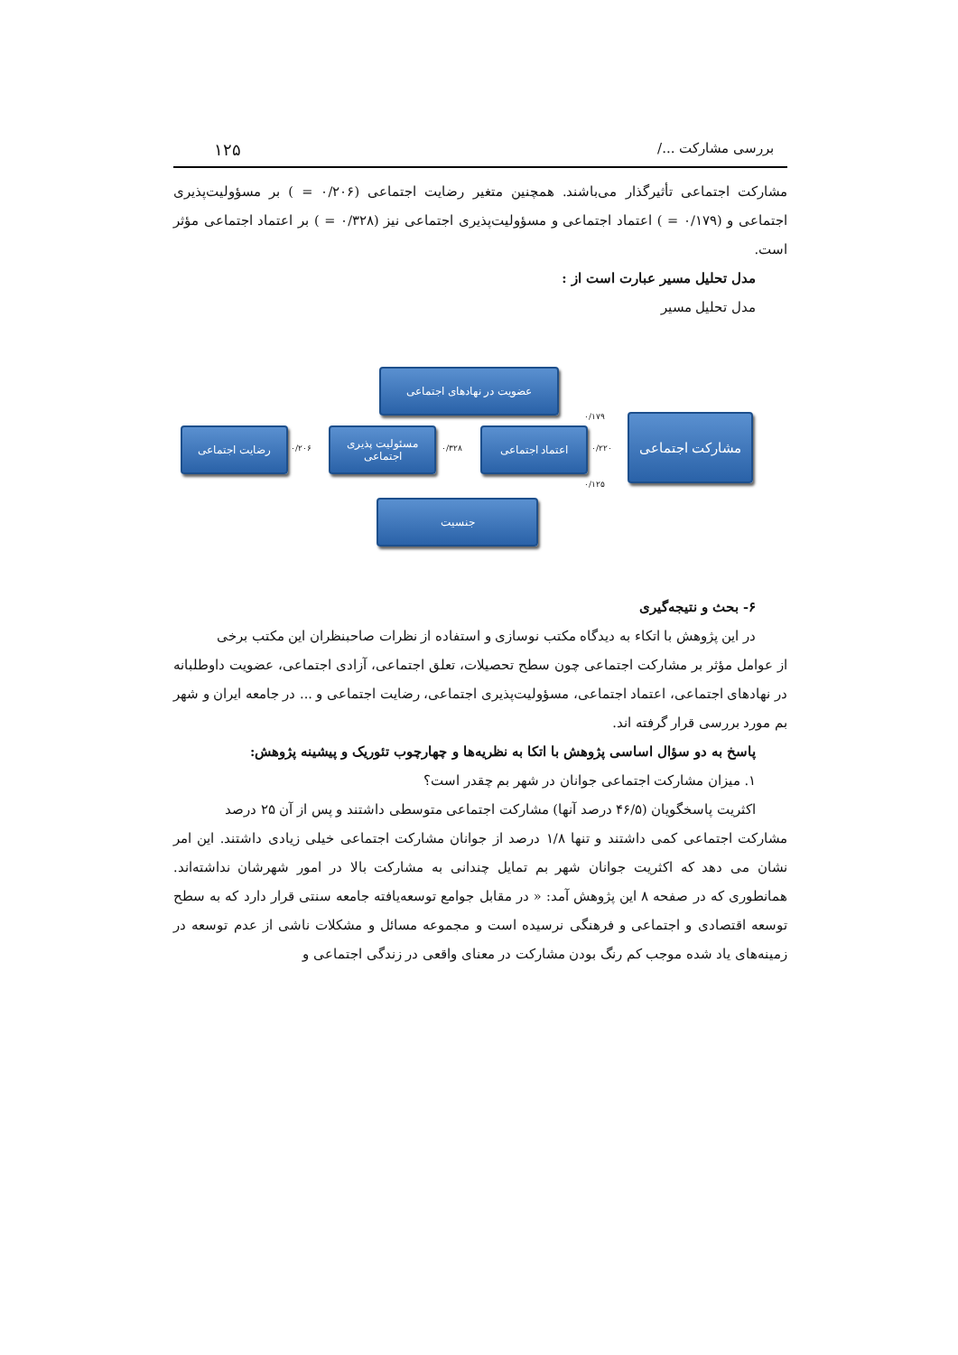بررسی مشارکت .../ ۱۲۵
مشارکت اجتماعی تأثیرگذار می‌باشند. همچنین متغیر رضایت اجتماعی (۰/۲۰۶ = ) بر مسؤولیت‌پذیری اجتماعی و (۰/۱۷۹ = ) اعتماد اجتماعی و مسؤولیت‌پذیری اجتماعی نیز (۰/۳۲۸ = ) بر اعتماد اجتماعی مؤثر است.
مدل تحلیل مسیر عبارت است از :
مدل تحلیل مسیر
عضویت در نهادهای اجتماعی
رضایت اجتماعی
۰/۲۰۶
مسئولیت پذیری اجتماعی
۰/۳۲۸
اعتماد اجتماعی
۰/۲۲۰
۰/۱۷۹
۰/۱۲۵
مشارکت اجتماعی
جنسیت
۶- بحث و نتیجه‌گیری
در این پژوهش با اتکاء به دیدگاه مکتب نوسازی و استفاده از نظرات صاحبنظران این مکتب برخی
از عوامل مؤثر بر مشارکت اجتماعی چون سطح تحصیلات، تعلق اجتماعی، آزادی اجتماعی، عضویت داوطلبانه در نهادهای اجتماعی، اعتماد اجتماعی، مسؤولیت‌پذیری اجتماعی، رضایت اجتماعی و ... در جامعه ایران و شهر بم مورد بررسی قرار گرفته اند.
پاسخ به دو سؤال اساسی پژوهش با اتکا به نظریه‌ها و چهارچوب تئوریک و پیشینه پژوهش:
۱. میزان مشارکت اجتماعی جوانان در شهر بم چقدر است؟
اکثریت پاسخگویان (۴۶/۵ درصد آنها) مشارکت اجتماعی متوسطی داشتند و پس از آن ۲۵ درصد
مشارکت اجتماعی کمی داشتند و تنها ۱/۸ درصد از جوانان مشارکت اجتماعی خیلی زیادی داشتند. این امر نشان می دهد که اکثریت جوانان شهر بم تمایل چندانی به مشارکت بالا در امور شهرشان نداشته‌اند. همانطوری که در صفحه ۸ این پژوهش آمد: « در مقابل جوامع توسعه‌یافته جامعه سنتی قرار دارد که به سطح توسعه اقتصادی و اجتماعی و فرهنگی نرسیده است و مجموعه مسائل و مشکلات ناشی از عدم توسعه در زمینه‌های یاد شده موجب کم رنگ بودن مشارکت در معنای واقعی در زندگی اجتماعی و